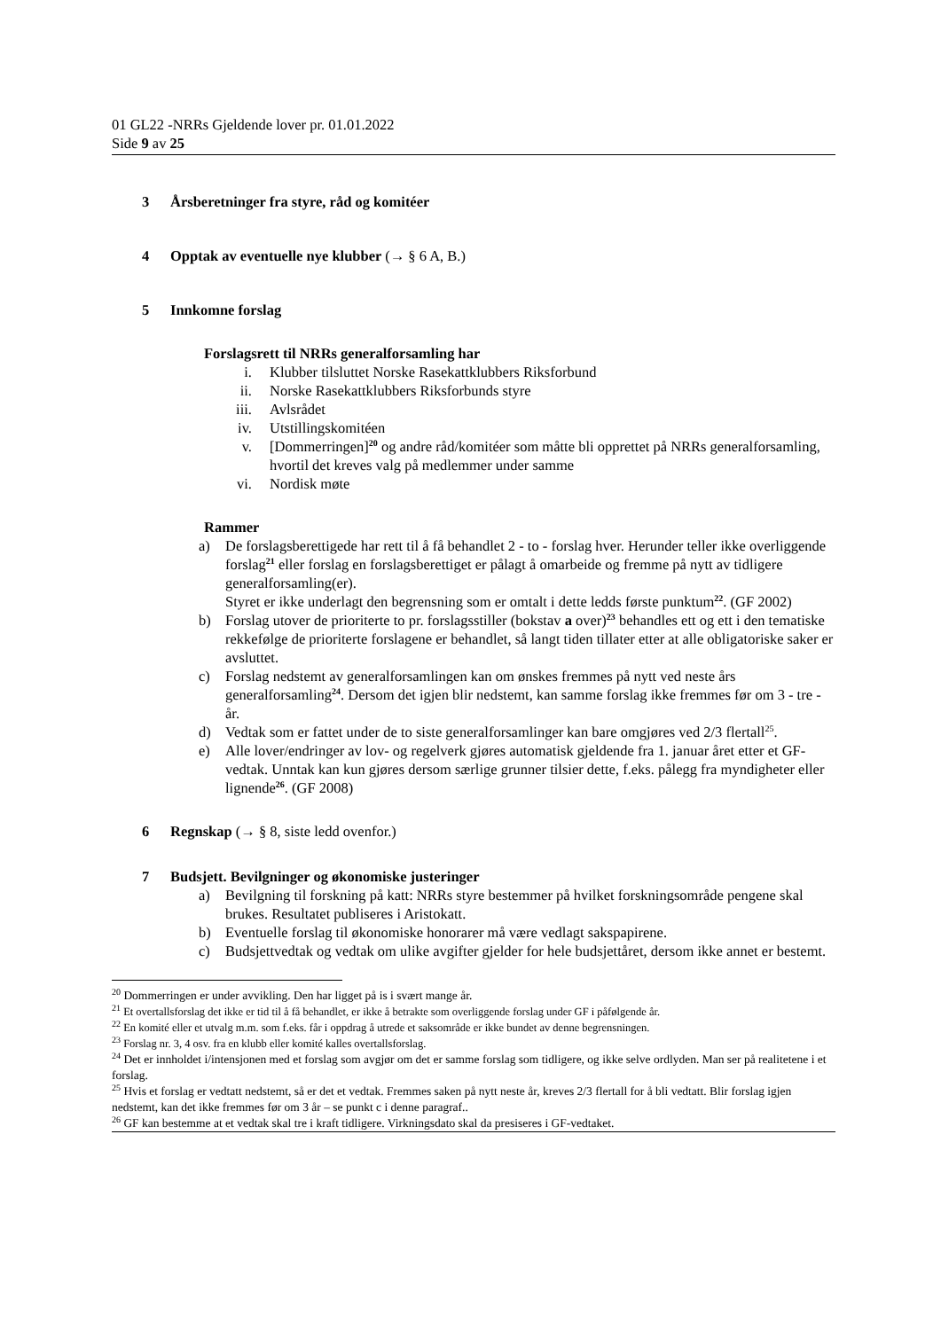01 GL22 -NRRs Gjeldende lover pr. 01.01.2022
Side 9 av 25
3 Årsberetninger fra styre, råd og komitéer
4 Opptak av eventuelle nye klubber (→ § 6 A, B.)
5 Innkomne forslag
Forslagsrett til NRRs generalforsamling har
i. Klubber tilsluttet Norske Rasekattklubbers Riksforbund
ii. Norske Rasekattklubbers Riksforbunds styre
iii. Avlsrådet
iv. Utstillingskomitéen
v. [Dommerringen]<sup>20</sup> og andre råd/komitéer som måtte bli opprettet på NRRs generalforsamling, hvortil det kreves valg på medlemmer under samme
vi. Nordisk møte
Rammer
a) De forslagsberettigede har rett til å få behandlet 2 - to - forslag hver. Herunder teller ikke overliggende forslag<sup>21</sup> eller forslag en forslagsberettiget er pålagt å omarbeide og fremme på nytt av tidligere generalforsamling(er).
Styret er ikke underlagt den begrensning som er omtalt i dette ledds første punktum<sup>22</sup>. (GF 2002)
b) Forslag utover de prioriterte to pr. forslagsstiller (bokstav a over)<sup>23</sup> behandles ett og ett i den tematiske rekkefølge de prioriterte forslagene er behandlet, så langt tiden tillater etter at alle obligatoriske saker er avsluttet.
c) Forslag nedstemt av generalforsamlingen kan om ønskes fremmes på nytt ved neste års generalforsamling<sup>24</sup>. Dersom det igjen blir nedstemt, kan samme forslag ikke fremmes før om 3 - tre - år.
d) Vedtak som er fattet under de to siste generalforsamlinger kan bare omgjøres ved 2/3 flertall<sup>25</sup>.
e) Alle lover/endringer av lov- og regelverk gjøres automatisk gjeldende fra 1. januar året etter et GF-vedtak. Unntak kan kun gjøres dersom særlige grunner tilsier dette, f.eks. pålegg fra myndigheter eller lignende<sup>26</sup>. (GF 2008)
6 Regnskap (→ § 8, siste ledd ovenfor.)
7 Budsjett. Bevilgninger og økonomiske justeringer
a) Bevilgning til forskning på katt: NRRs styre bestemmer på hvilket forskningsområde pengene skal brukes. Resultatet publiseres i Aristokatt.
b) Eventuelle forslag til økonomiske honorarer må være vedlagt sakspapirene.
c) Budsjettvedtak og vedtak om ulike avgifter gjelder for hele budsjettåret, dersom ikke annet er bestemt.
<sup>20</sup> Dommerringen er under avvikling. Den har ligget på is i svært mange år.
<sup>21</sup> Et overtallsforslag det ikke er tid til å få behandlet, er ikke å betrakte som overliggende forslag under GF i påfølgende år.
<sup>22</sup> En komité eller et utvalg m.m. som f.eks. får i oppdrag å utrede et saksområde er ikke bundet av denne begrensningen.
<sup>23</sup> Forslag nr. 3, 4 osv. fra en klubb eller komité kalles overtallsforslag.
<sup>24</sup> Det er innholdet i/intensjonen med et forslag som avgjør om det er samme forslag som tidligere, og ikke selve ordlyden. Man ser på realitetene i et forslag.
<sup>25</sup> Hvis et forslag er vedtatt nedstemt, så er det et vedtak. Fremmes saken på nytt neste år, kreves 2/3 flertall for å bli vedtatt. Blir forslag igjen nedstemt, kan det ikke fremmes før om 3 år – se punkt c i denne paragraf..
<sup>26</sup> GF kan bestemme at et vedtak skal tre i kraft tidligere. Virkningsdato skal da presiseres i GF-vedtaket.